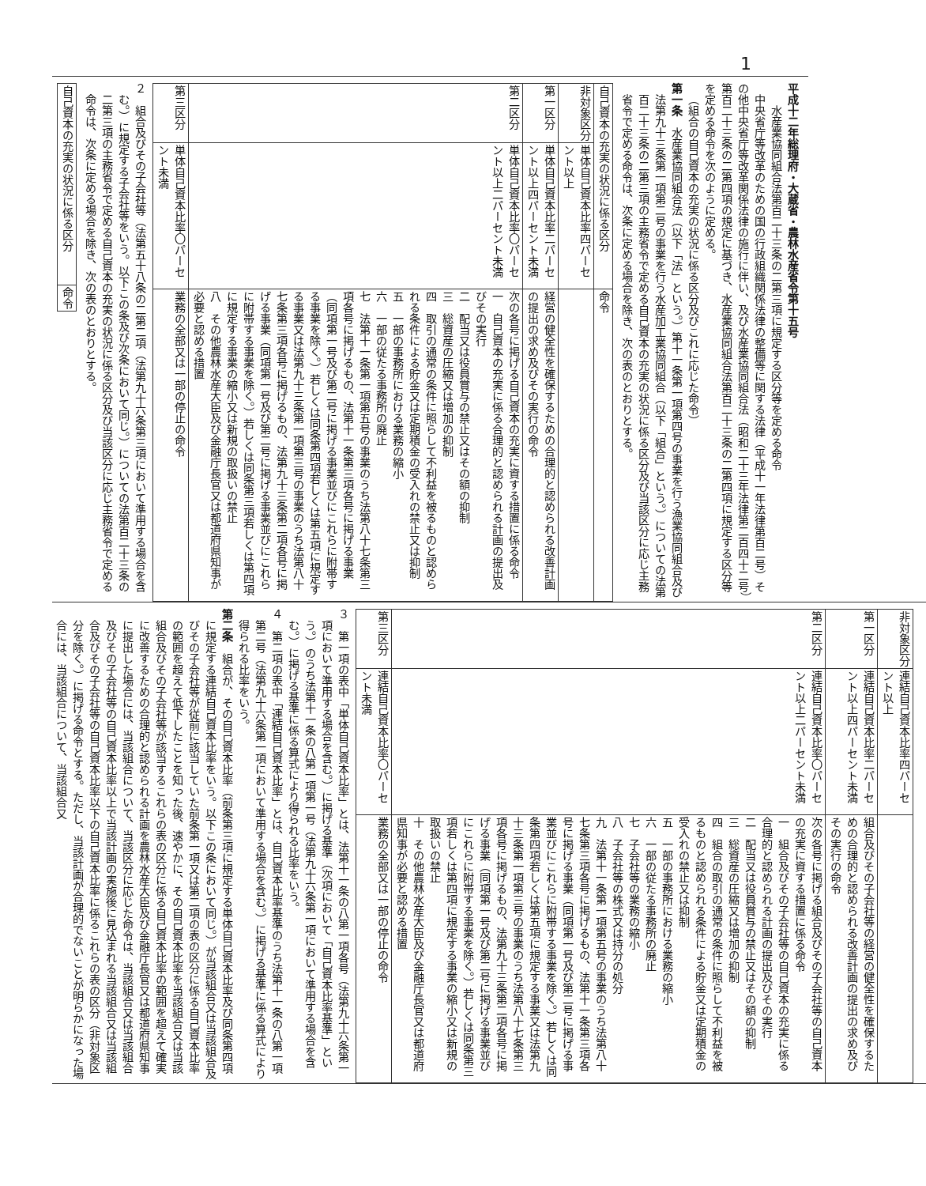1
平成十二年総理府・大蔵省・農林水産省令第十五号
水産業協同組合法第百二十三条の二第三項に規定する区分等を定める命令
中央省庁等改革のための国の行政組織関係法律の整備等に関する法律（平成十一年法律第百二号）その他中央省庁等改革関係法律の施行に伴い、及び水産業協同組合法（昭和二十三年法律第二百四十二号）第百二十三条の二第四項の規定に基づき、水産業協同組合法第百二十三条の二第四項に規定する区分等を定める命令を次のように定める。
（組合の自己資本の充実の状況に係る区分及びこれに応じた命令）
第一条　水産業協同組合法（以下「法」という。）第十一条第一項第四号の事業を行う漁業協同組合及び法第九十三条第一項第二号の事業を行う水産加工業協同組合（以下「組合」という。）についての法第百二十三条の二第三項の主務省令で定める自己資本の充実の状況に係る区分及び当該区分に応じ主務省令で定める命令は、次条に定める場合を除き、次の表のとおりとする。
| 自己資本の充実の状況に係る区分 | | 命令 |
| --- | --- | --- |
| 非対象区分 | 単体自己資本比率四パーセント以上 | |
| 第一区分 | 単体自己資本比率二パーセント以上四パーセント未満 | 経営の健全性を確保するための合理的と認められる改善計画の提出の求め及びその実行の命令 |
| 第二区分 | 単体自己資本比率〇パーセント以上二パーセント未満 | 次の各号に掲げる自己資本の充実に資する措置に係る命令 一 自己資本の充実に係る合理的と認められる計画の提出及びその実行 二 配当又は役員賞与の禁止又はその額の抑制 三 総資産の圧縮又は増加の抑制 四 取引の通常の条件に照らして不利益を被るものと認められる条件による貯金又は定期積金の受入れの禁止又は抑制 五 一部の事務所における業務の縮小 六 一部の従たる事務所の廃止 七 法第十一条第一項第五号の事業のうち法第八十七条第三項各号に掲げるもの、法第十一条第三項各号に掲げる事業（同項第一号及び第二号に掲げる事業並びにこれらに附帯する事業を除く。）若しくは同条第四項若しくは第五項に規定する事業又は法第九十三条第一項第三号の事業のうち法第八十七条第三項各号に掲げるもの、法第九十三条第二項各号に掲げる事業（同項第一号及び第二号に掲げる事業並びにこれらに附帯する事業を除く。）若しくは同条第三項若しくは第四項に規定する事業の縮小又は新規の取扱いの禁止 八 その他農林水産大臣及び金融庁長官又は都道府県知事が必要と認める措置 |
| 第三区分 | 単体自己資本比率〇パーセント未満 | 業務の全部又は一部の停止の命令 |
２　組合及びその子会社等（法第五十八条の二第二項（法第九十六条第三項において準用する場合を含む。）に規定する子会社等をいう。以下この条及び次条において同じ。）についての法第百二十三条の二第三項の主務省令で定める自己資本の充実の状況に係る区分及び当該区分に応じ主務省令で定める命令は、次条に定める場合を除き、次の表のとおりとする。
| 自己資本の充実の状況に係る区分 | 命令 |
| --- | --- |
| 非対象区分 | 連結自己資本比率四パーセント以上 | |
| 第一区分 | 連結自己資本比率二パーセント以上四パーセント未満 | 組合及びその子会社等の経営の健全性を確保するための合理的と認められる改善計画の提出の求め及びその実行の命令 |
| 第二区分 | 連結自己資本比率〇パーセント以上二パーセント未満 | 次の各号に掲げる組合及びその子会社等の自己資本の充実に資する措置に係る命令 一 組合及びその子会社等の自己資本の充実に係る合理的と認められる計画の提出及びその実行 二 配当又は役員賞与の禁止又はその額の抑制 三 総資産の圧縮又は増加の抑制 四 組合の取引の通常の条件に照らして不利益を被るものと認められる条件による貯金又は定期積金の受入れの禁止又は抑制 五 一部の事務所における業務の縮小 六 一部の従たる事務所の廃止 七 子会社等の業務の縮小 八 子会社等の株式又は持分の処分 九 法第十一条第一項第五号の事業のうち法第八十七条第三項各号に掲げるもの、法第十一条第三項各号に掲げる事業（同項第一号及び第二号に掲げる事業並びにこれらに附帯する事業を除く。）若しくは同条第四項若しくは第五項に規定する事業又は法第九十三条第一項第三号の事業のうち法第八十七条第三項各号に掲げるもの、法第九十三条第二項各号に掲げる事業（同項第一号及び第二号に掲げる事業並びにこれらに附帯する事業を除く。）若しくは同条第三項若しくは第四項に規定する事業の縮小又は新規の取扱いの禁止 十 その他農林水産大臣及び金融庁長官又は都道府県知事が必要と認める措置 |
| 第三区分 | 連結自己資本比率〇パーセント未満 | 業務の全部又は一部の停止の命令 |
３　第一項の表中「単体自己資本比率」とは、法第十一条の八第一項各号（法第九十六条第一項において準用する場合を含む。）に掲げる基準（次項において「自己資本比率基準」という。）のうち法第十一条の八第一項第一号（法第九十六条第一項において準用する場合を含む。）に掲げる基準に係る算式により得られる比率をいう。
４　第二項の表中「連結自己資本比率」とは、自己資本比率基準のうち法第十一条の八第一項第二号（法第九十六条第一項において準用する場合を含む。）に掲げる基準に係る算式により得られる比率をいう。
第二条　組合が、その自己資本比率（前条第三項に規定する単体自己資本比率及び同条第四項に規定する連結自己資本比率をいう。以下この条において同じ。）が当該組合又は当該組合及びその子会社等が従前に該当していた前条第一項又は第二項の表の区分に係る自己資本比率の範囲を超えて低下したことを知った後、速やかに、その自己資本比率を当該組合又は当該組合及びその子会社等が該当するこれらの表の区分に係る自己資本比率の範囲を超えて確実に改善するための合理的と認められる計画を農林水産大臣及び金融庁長官又は都道府県知事に提出した場合には、当該組合について、当該区分に応じた命令は、当該組合又は当該組合及びその子会社等の自己資本比率以上で当該計画の実施後に見込まれる当該組合又は当該組合及びその子会社等の自己資本比率以下の自己資本比率に係るこれらの表の区分（非対象区分を除く。）に掲げる命令とする。ただし、当該計画が合理的でないことが明らかになった場合には、当該組合について、当該組合又